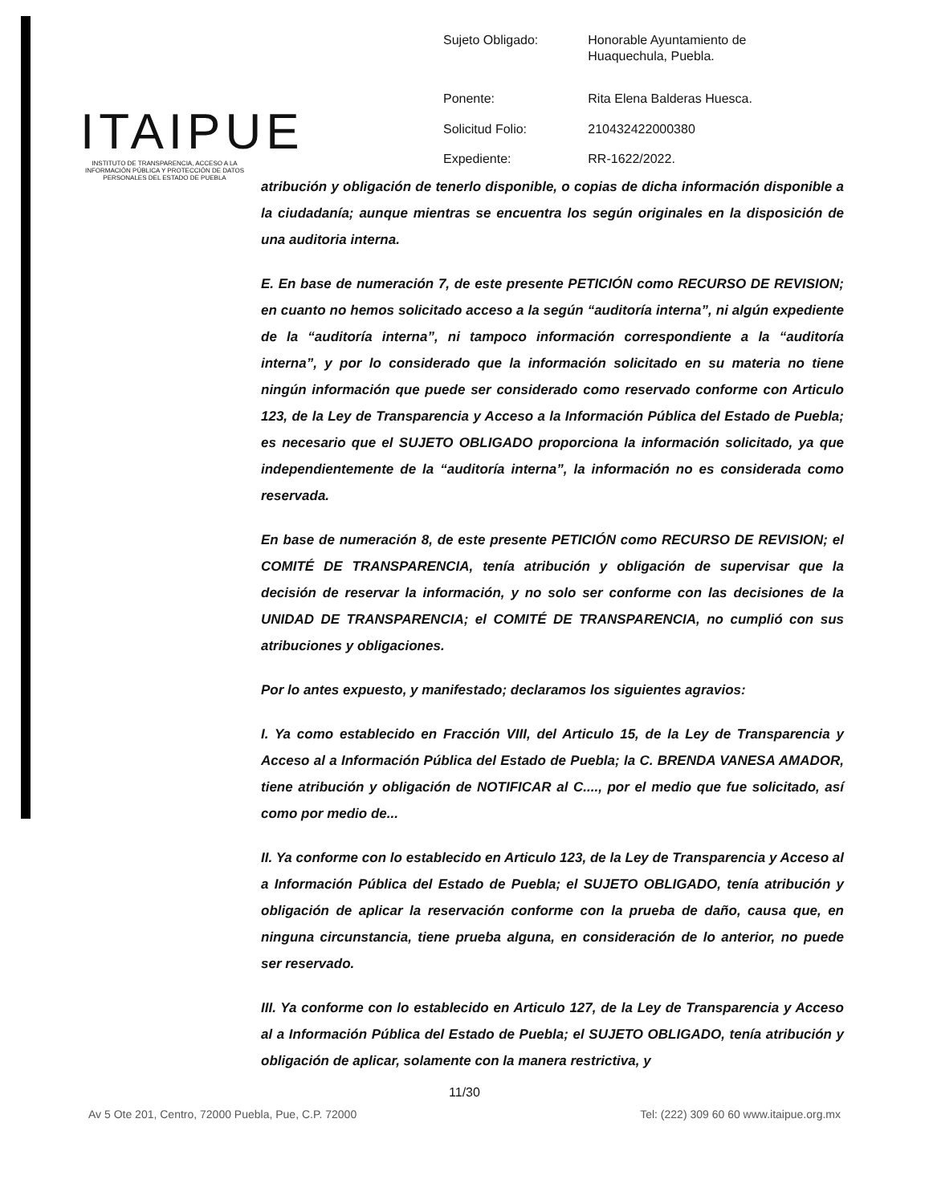ITAIPUE
INSTITUTO DE TRANSPARENCIA, ACCESO A LA INFORMACIÓN PÚBLICA Y PROTECCIÓN DE DATOS PERSONALES DEL ESTADO DE PUEBLA
| Sujeto Obligado: | Honorable Ayuntamiento de Huaquechula, Puebla. |
| Ponente: | Rita Elena Balderas Huesca. |
| Solicitud Folio: | 210432422000380 |
| Expediente: | RR-1622/2022. |
atribución y obligación de tenerlo disponible, o copias de dicha información disponible a la ciudadanía; aunque mientras se encuentra los según originales en la disposición de una auditoria interna.
E. En base de numeración 7, de este presente PETICIÓN como RECURSO DE REVISION; en cuanto no hemos solicitado acceso a la según “auditoría interna”, ni algún expediente de la “auditoría interna”, ni tampoco información correspondiente a la “auditoría interna”, y por lo considerado que la información solicitado en su materia no tiene ningún información que puede ser considerado como reservado conforme con Articulo 123, de la Ley de Transparencia y Acceso a la Información Pública del Estado de Puebla; es necesario que el SUJETO OBLIGADO proporciona la información solicitado, ya que independientemente de la “auditoría interna”, la información no es considerada como reservada.
En base de numeración 8, de este presente PETICIÓN como RECURSO DE REVISION; el COMITÉ DE TRANSPARENCIA, tenía atribución y obligación de supervisar que la decisión de reservar la información, y no solo ser conforme con las decisiones de la UNIDAD DE TRANSPARENCIA; el COMITÉ DE TRANSPARENCIA, no cumplió con sus atribuciones y obligaciones.
Por lo antes expuesto, y manifestado; declaramos los siguientes agravios:
I. Ya como establecido en Fracción VIII, del Articulo 15, de la Ley de Transparencia y Acceso al a Información Pública del Estado de Puebla; la C. BRENDA VANESA AMADOR, tiene atribución y obligación de NOTIFICAR al C...., por el medio que fue solicitado, así como por medio de...
II. Ya conforme con lo establecido en Articulo 123, de la Ley de Transparencia y Acceso al a Información Pública del Estado de Puebla; el SUJETO OBLIGADO, tenía atribución y obligación de aplicar la reservación conforme con la prueba de daño, causa que, en ninguna circunstancia, tiene prueba alguna, en consideración de lo anterior, no puede ser reservado.
III. Ya conforme con lo establecido en Articulo 127, de la Ley de Transparencia y Acceso al a Información Pública del Estado de Puebla; el SUJETO OBLIGADO, tenía atribución y obligación de aplicar, solamente con la manera restrictiva, y
11/30
Av 5 Ote 201, Centro, 72000 Puebla, Pue, C.P. 72000 Tel: (222) 309 60 60 www.itaipue.org.mx